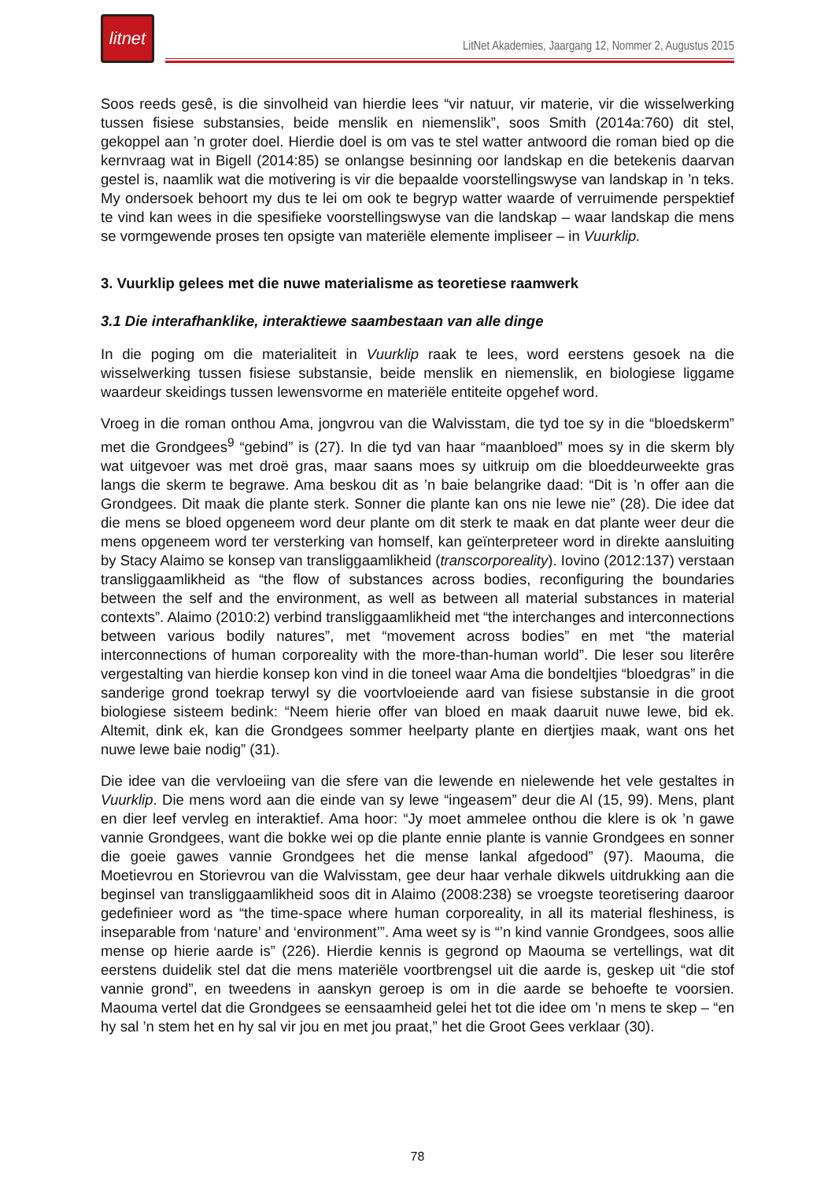litnet
LitNet Akademies, Jaargang 12, Nommer 2, Augustus 2015
Soos reeds gesê, is die sinvolheid van hierdie lees “vir natuur, vir materie, vir die wisselwerking tussen fisiese substansies, beide menslik en niemenslik”, soos Smith (2014a:760) dit stel, gekoppel aan ’n groter doel. Hierdie doel is om vas te stel watter antwoord die roman bied op die kernvraag wat in Bigell (2014:85) se onlangse besinning oor landskap en die betekenis daarvan gestel is, naamlik wat die motivering is vir die bepaalde voorstellingswyse van landskap in ’n teks. My ondersoek behoort my dus te lei om ook te begryp watter waarde of verruimende perspektief te vind kan wees in die spesifieke voorstellingswyse van die landskap – waar landskap die mens se vormgewende proses ten opsigte van materiële elemente impliseer – in Vuurklip.
3. Vuurklip gelees met die nuwe materialisme as teoretiese raamwerk
3.1 Die interafhanklike, interaktiewe saambestaan van alle dinge
In die poging om die materialiteit in Vuurklip raak te lees, word eerstens gesoek na die wisselwerking tussen fisiese substansie, beide menslik en niemenslik, en biologiese liggame waardeur skeidings tussen lewensvorme en materiële entiteite opgehef word.
Vroeg in die roman onthou Ama, jongvrou van die Walvisstam, die tyd toe sy in die “bloedskerm” met die Grondgees<sup>9</sup> “gebind” is (27). In die tyd van haar “maanbloed” moes sy in die skerm bly wat uitgevoer was met droë gras, maar saans moes sy uitkruip om die bloeddeurweekte gras langs die skerm te begrawe. Ama beskou dit as ’n baie belangrike daad: “Dit is ’n offer aan die Grondgees. Dit maak die plante sterk. Sonner die plante kan ons nie lewe nie” (28). Die idee dat die mens se bloed opgeneem word deur plante om dit sterk te maak en dat plante weer deur die mens opgeneem word ter versterking van homself, kan geïnterpreteer word in direkte aansluiting by Stacy Alaimo se konsep van transliggaamlikheid (transcorporeality). Iovino (2012:137) verstaan transliggaamlikheid as “the flow of substances across bodies, reconfiguring the boundaries between the self and the environment, as well as between all material substances in material contexts”. Alaimo (2010:2) verbind transliggaamlikheid met “the interchanges and interconnections between various bodily natures”, met “movement across bodies” en met “the material interconnections of human corporeality with the more-than-human world”. Die leser sou literêre vergestalting van hierdie konsep kon vind in die toneel waar Ama die bondeltjies “bloedgras” in die sanderige grond toekrap terwyl sy die voortvloeiende aard van fisiese substansie in die groot biologiese sisteem bedink: “Neem hierie offer van bloed en maak daaruit nuwe lewe, bid ek. Altemit, dink ek, kan die Grondgees sommer heelparty plante en diertjies maak, want ons het nuwe lewe baie nodig” (31).
Die idee van die vervloeiing van die sfere van die lewende en nielewende het vele gestaltes in Vuurklip. Die mens word aan die einde van sy lewe “ingeasem” deur die Al (15, 99). Mens, plant en dier leef vervleg en interaktief. Ama hoor: “Jy moet ammelee onthou die klere is ok ’n gawe vannie Grondgees, want die bokke wei op die plante ennie plante is vannie Grondgees en sonner die goeie gawes vannie Grondgees het die mense lankal afgedood” (97). Maouma, die Moetievrou en Storievrou van die Walvisstam, gee deur haar verhale dikwels uitdrukking aan die beginsel van transliggaamlikheid soos dit in Alaimo (2008:238) se vroegste teoretisering daaroor gedefinieer word as “the time-space where human corporeality, in all its material fleshiness, is inseparable from ‘nature’ and ‘environment’”. Ama weet sy is “’n kind vannie Grondgees, soos allie mense op hierie aarde is” (226). Hierdie kennis is gegrond op Maouma se vertellings, wat dit eerstens duidelik stel dat die mens materiële voortbrengsel uit die aarde is, geskep uit “die stof vannie grond”, en tweedens in aanskyn geroep is om in die aarde se behoefte te voorsien. Maouma vertel dat die Grondgees se eensaamheid gelei het tot die idee om ’n mens te skep – “en hy sal ’n stem het en hy sal vir jou en met jou praat,” het die Groot Gees verklaar (30).
78